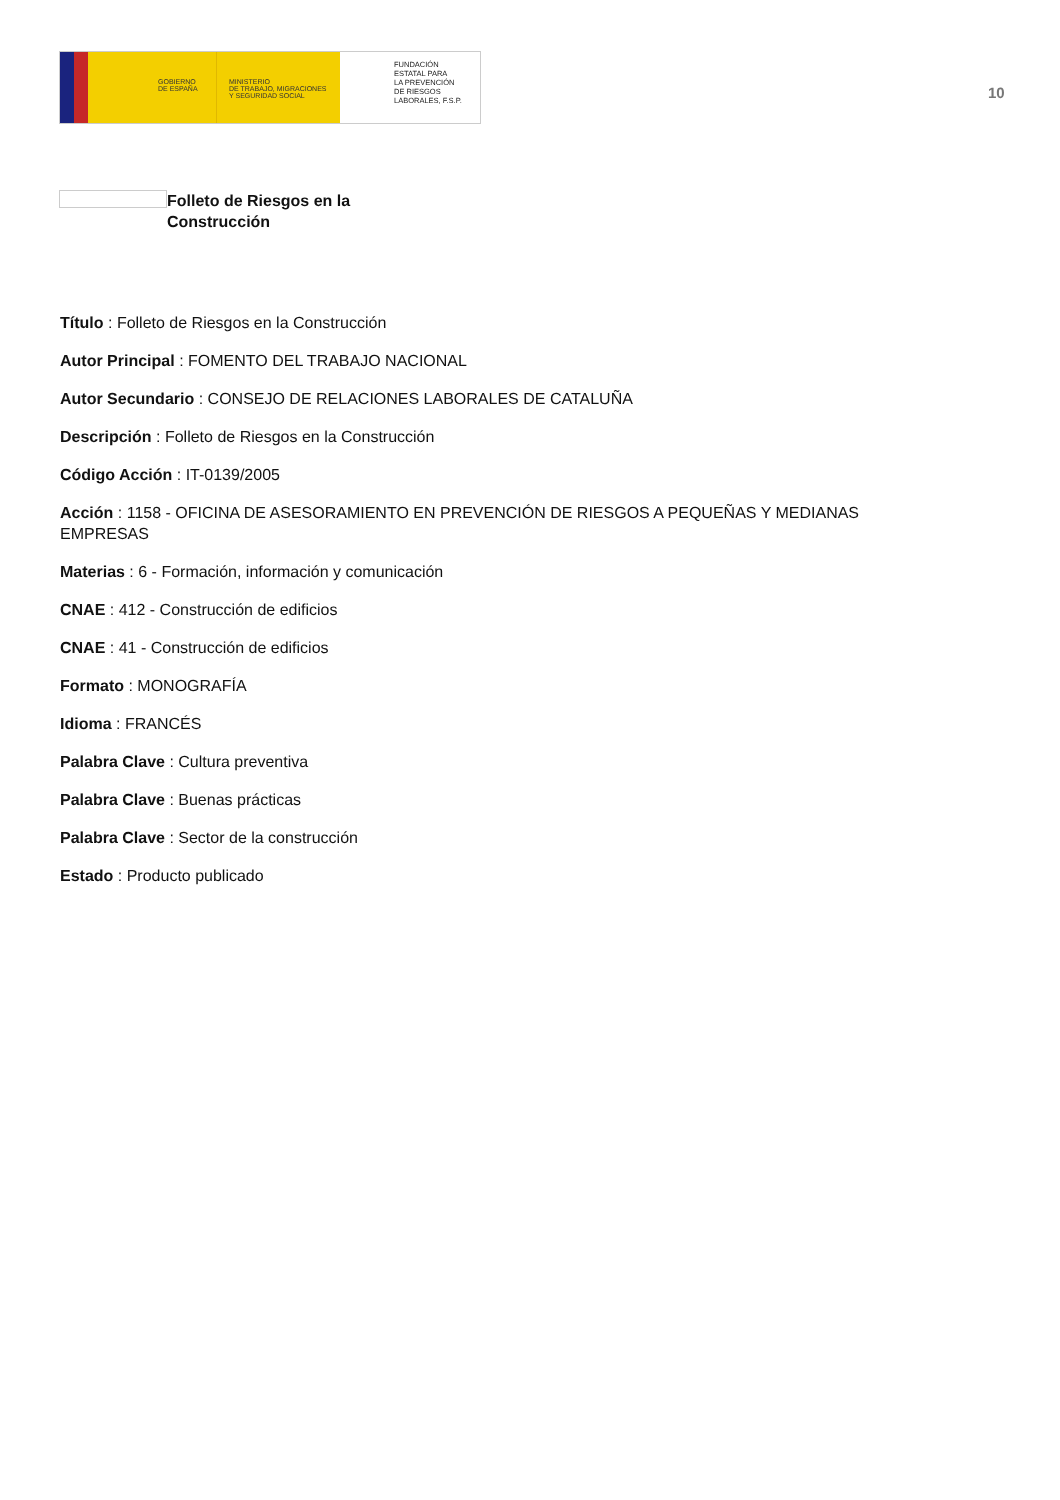GOBIERNO
DE ESPAÑA
MINISTERIO
DE TRABAJO, MIGRACIONES
Y SEGURIDAD SOCIAL
FUNDACIÓN
ESTATAL PARA
LA PREVENCIÓN
DE RIESGOS
LABORALES, F.S.P.
10
Folleto de Riesgos en la Construcción
Título : Folleto de Riesgos en la Construcción
Autor Principal : FOMENTO DEL TRABAJO NACIONAL
Autor Secundario : CONSEJO DE RELACIONES LABORALES DE CATALUÑA
Descripción : Folleto de Riesgos en la Construcción
Código Acción : IT-0139/2005
Acción : 1158 - OFICINA DE ASESORAMIENTO EN PREVENCIÓN DE RIESGOS A PEQUEÑAS Y MEDIANAS EMPRESAS
Materias : 6 - Formación, información y comunicación
CNAE : 412 - Construcción de edificios
CNAE : 41 - Construcción de edificios
Formato : MONOGRAFÍA
Idioma : FRANCÉS
Palabra Clave : Cultura preventiva
Palabra Clave : Buenas prácticas
Palabra Clave : Sector de la construcción
Estado : Producto publicado